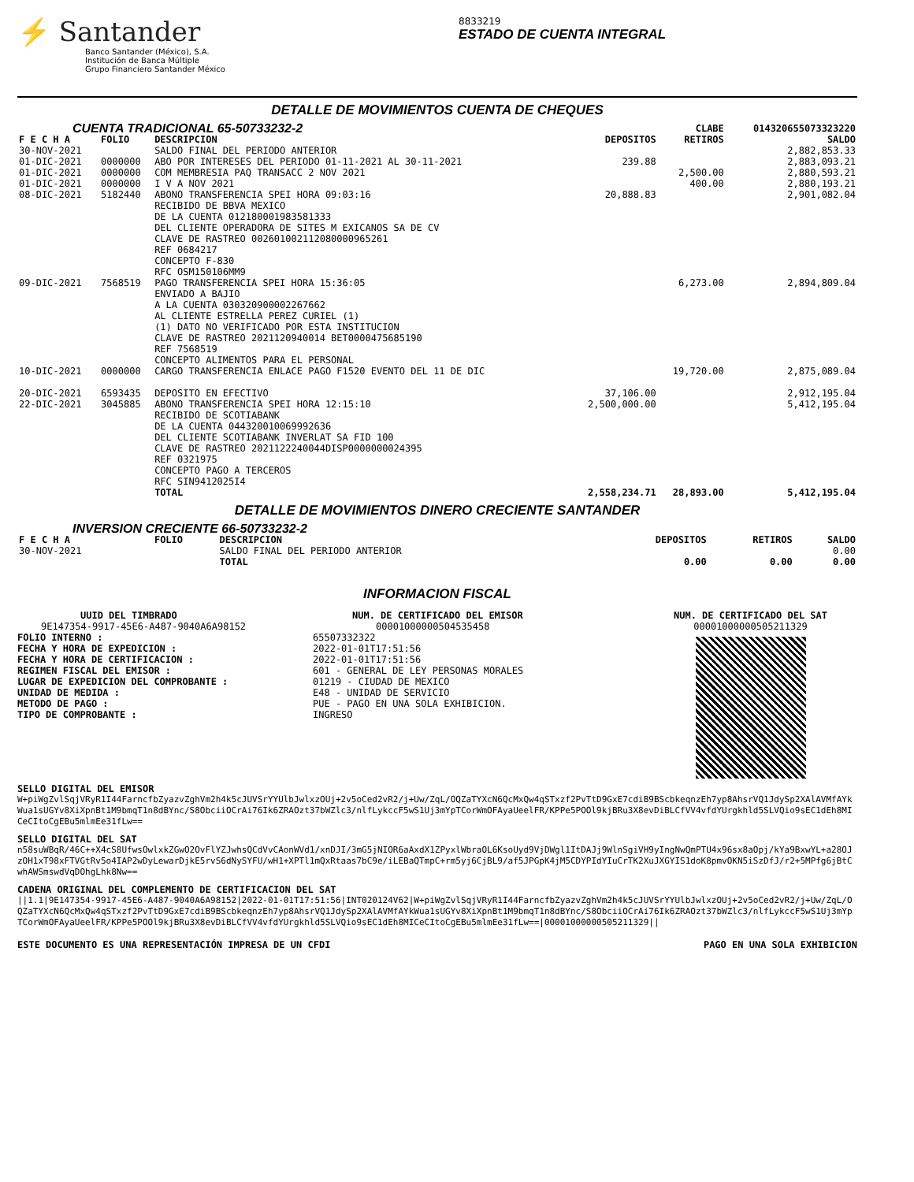⚡ Santander
Banco Santander (México), S.A.
Institución de Banca Múltiple
Grupo Financiero Santander México
8833219
ESTADO DE CUENTA INTEGRAL
DETALLE DE MOVIMIENTOS CUENTA DE CHEQUES
| CUENTA TRADICIONAL 65-50733232-2 | | | | CLABE | 014320655073323220 |
| F E C H A | FOLIO | DESCRIPCION | DEPOSITOS | RETIROS | SALDO |
| 30-NOV-2021 | | SALDO FINAL DEL PERIODO ANTERIOR | | | 2,882,853.33 |
| 01-DIC-2021 | 0000000 | ABO POR INTERESES DEL PERIODO 01-11-2021 AL 30-11-2021 | 239.88 | | 2,883,093.21 |
| 01-DIC-2021 | 0000000 | COM MEMBRESIA PAQ TRANSACC 2 NOV 2021 | | 2,500.00 | 2,880,593.21 |
| 01-DIC-2021 | 0000000 | I V A NOV 2021 | | 400.00 | 2,880,193.21 |
| 08-DIC-2021 | 5182440 | ABONO TRANSFERENCIA SPEI HORA 09:03:16 RECIBIDO DE BBVA MEXICO DE LA CUENTA 012180001983581333 DEL CLIENTE OPERADORA DE SITES M EXICANOS SA DE CV CLAVE DE RASTREO 002601002112080000965261 REF 0684217 CONCEPTO F-830 RFC OSM150106MM9 | 20,888.83 | | 2,901,082.04 |
| 09-DIC-2021 | 7568519 | PAGO TRANSFERENCIA SPEI HORA 15:36:05 ENVIADO A BAJIO A LA CUENTA 030320900002267662 AL CLIENTE ESTRELLA PEREZ CURIEL (1) (1) DATO NO VERIFICADO POR ESTA INSTITUCION CLAVE DE RASTREO 2021120940014 BET0000475685190 REF 7568519 CONCEPTO ALIMENTOS PARA EL PERSONAL | | 6,273.00 | 2,894,809.04 |
| 10-DIC-2021 | 0000000 | CARGO TRANSFERENCIA ENLACE PAGO F1520 EVENTO DEL 11 DE DIC | | 19,720.00 | 2,875,089.04 |
| 20-DIC-2021 | 6593435 | DEPOSITO EN EFECTIVO | 37,106.00 | | 2,912,195.04 |
| 22-DIC-2021 | 3045885 | ABONO TRANSFERENCIA SPEI HORA 12:15:10 RECIBIDO DE SCOTIABANK DE LA CUENTA 044320010069992636 DEL CLIENTE SCOTIABANK INVERLAT SA FID 100 CLAVE DE RASTREO 2021122240044DISP0000000024395 REF 0321975 CONCEPTO PAGO A TERCEROS RFC SIN9412025I4 | 2,500,000.00 | | 5,412,195.04 |
| | | TOTAL | 2,558,234.71 | 28,893.00 | 5,412,195.04 |
DETALLE DE MOVIMIENTOS DINERO CRECIENTE SANTANDER
| INVERSION CRECIENTE 66-50733232-2 | | | | | |
| F E C H A | FOLIO | DESCRIPCION | DEPOSITOS | RETIROS | SALDO |
| 30-NOV-2021 | | SALDO FINAL DEL PERIODO ANTERIOR | | | 0.00 |
| | | TOTAL | 0.00 | 0.00 | 0.00 |
INFORMACION FISCAL
UUID DEL TIMBRADO
9E147354-9917-45E6-A487-9040A6A98152
FOLIO INTERNO :
FECHA Y HORA DE EXPEDICION :
FECHA Y HORA DE CERTIFICACION :
REGIMEN FISCAL DEL EMISOR :
LUGAR DE EXPEDICION DEL COMPROBANTE :
UNIDAD DE MEDIDA :
METODO DE PAGO :
TIPO DE COMPROBANTE :
NUM. DE CERTIFICADO DEL EMISOR
00001000000504535458
65507332322
2022-01-01T17:51:56
2022-01-01T17:51:56
601 - GENERAL DE LEY PERSONAS MORALES
01219 - CIUDAD DE MEXICO
E48 - UNIDAD DE SERVICIO
PUE - PAGO EN UNA SOLA EXHIBICION.
INGRESO
NUM. DE CERTIFICADO DEL SAT
00001000000505211329
SELLO DIGITAL DEL EMISOR
W+piWgZvlSqjVRyR1I44FarncfbZyazvZghVm2h4k5cJUVSrYYUlbJwlxzOUj+2v5oCed2vR2/j+Uw/ZqL/OQZaTYXcN6QcMxQw4qSTxzf2PvTtD9GxE7cdiB9BScbkeqnzEh7yp8AhsrVQ1JdySp2XAlAVMfAYkWua1sUGYv8XiXpnBt1M9bmqT1n8dBYnc/S8ObciiOCrAi76Ik6ZRAOzt37bWZlc3/nlfLykccF5wS1Uj3mYpTCorWmOFAyaUeelFR/KPPe5POOl9kjBRu3X8evDiBLCfVV4vfdYUrgkhld5SLVQio9sEC1dEh8MICeCItoCgEBu5mlmEe31fLw==
SELLO DIGITAL DEL SAT
n58suWBqR/46C++X4cS8UfwsOwlxkZGwO2OvFlYZJwhsQCdVvCAonWVd1/xnDJI/3mG5jNIOR6aAxdX1ZPyxlWbraOL6KsoUyd9VjDWgl1ItDAJj9WlnSgiVH9yIngNwQmPTU4x96sx8aOpj/kYa9BxwYL+a28OJzOH1xT98xFTVGtRv5o4IAP2wDyLewarDjkE5rvS6dNySYFU/wH1+XPTl1mQxRtaas7bC9e/iLEBaQTmpC+rm5yj6CjBL9/af5JPGpK4jM5CDYPIdYIuCrTK2XuJXGYIS1doK8pmvOKN5iSzDfJ/r2+5MPfg6jBtCwhAWSmswdVqDOhgLhk8Nw==
CADENA ORIGINAL DEL COMPLEMENTO DE CERTIFICACION DEL SAT
||1.1|9E147354-9917-45E6-A487-9040A6A98152|2022-01-01T17:51:56|INT020124V62|W+piWgZvlSqjVRyR1I44FarncfbZyazvZghVm2h4k5cJUVSrYYUlbJwlxzOUj+2v5oCed2vR2/j+Uw/ZqL/OQZaTYXcN6QcMxQw4qSTxzf2PvTtD9GxE7cdiB9BScbkeqnzEh7yp8AhsrVQ1JdySp2XAlAVMfAYkWua1sUGYv8XiXpnBt1M9bmqT1n8dBYnc/S8ObciiOCrAi76Ik6ZRAOzt37bWZlc3/nlfLykccF5wS1Uj3mYpTCorWmOFAyaUeelFR/KPPe5POOl9kjBRu3X8evDiBLCfVV4vfdYUrgkhld5SLVQio9sEC1dEh8MICeCItoCgEBu5mlmEe31fLw==|00001000000505211329||
ESTE DOCUMENTO ES UNA REPRESENTACIÓN IMPRESA DE UN CFDI PAGO EN UNA SOLA EXHIBICION